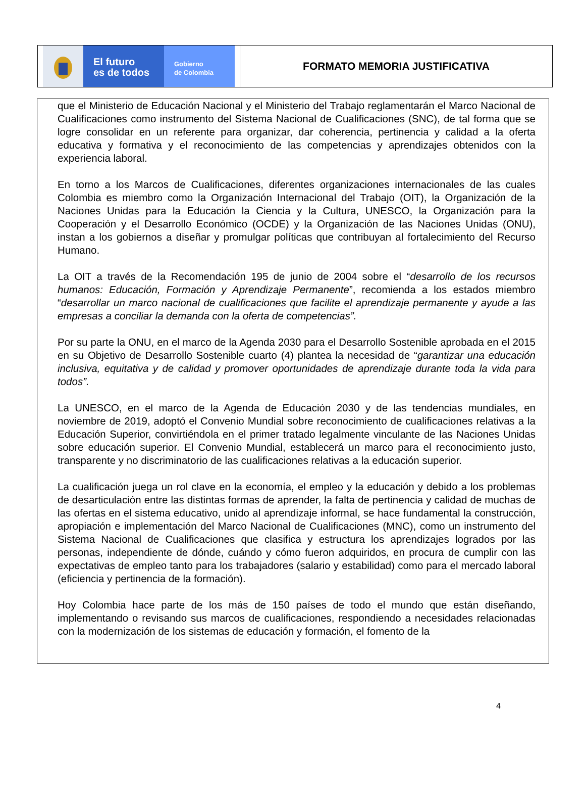El futuro
es de todos
Gobierno
de Colombia
FORMATO MEMORIA JUSTIFICATIVA
que el Ministerio de Educación Nacional y el Ministerio del Trabajo reglamentarán el Marco Nacional de Cualificaciones como instrumento del Sistema Nacional de Cualificaciones (SNC), de tal forma que se logre consolidar en un referente para organizar, dar coherencia, pertinencia y calidad a la oferta educativa y formativa y el reconocimiento de las competencias y aprendizajes obtenidos con la experiencia laboral.
En torno a los Marcos de Cualificaciones, diferentes organizaciones internacionales de las cuales Colombia es miembro como la Organización Internacional del Trabajo (OIT), la Organización de la Naciones Unidas para la Educación la Ciencia y la Cultura, UNESCO, la Organización para la Cooperación y el Desarrollo Económico (OCDE) y la Organización de las Naciones Unidas (ONU), instan a los gobiernos a diseñar y promulgar políticas que contribuyan al fortalecimiento del Recurso Humano.
La OIT a través de la Recomendación 195 de junio de 2004 sobre el “desarrollo de los recursos humanos: Educación, Formación y Aprendizaje Permanente”, recomienda a los estados miembro “desarrollar un marco nacional de cualificaciones que facilite el aprendizaje permanente y ayude a las empresas a conciliar la demanda con la oferta de competencias”.
Por su parte la ONU, en el marco de la Agenda 2030 para el Desarrollo Sostenible aprobada en el 2015 en su Objetivo de Desarrollo Sostenible cuarto (4) plantea la necesidad de “garantizar una educación inclusiva, equitativa y de calidad y promover oportunidades de aprendizaje durante toda la vida para todos”.
La UNESCO, en el marco de la Agenda de Educación 2030 y de las tendencias mundiales, en noviembre de 2019, adoptó el Convenio Mundial sobre reconocimiento de cualificaciones relativas a la Educación Superior, convirtiéndola en el primer tratado legalmente vinculante de las Naciones Unidas sobre educación superior. El Convenio Mundial, establecerá un marco para el reconocimiento justo, transparente y no discriminatorio de las cualificaciones relativas a la educación superior.
La cualificación juega un rol clave en la economía, el empleo y la educación y debido a los problemas de desarticulación entre las distintas formas de aprender, la falta de pertinencia y calidad de muchas de las ofertas en el sistema educativo, unido al aprendizaje informal, se hace fundamental la construcción, apropiación e implementación del Marco Nacional de Cualificaciones (MNC), como un instrumento del Sistema Nacional de Cualificaciones que clasifica y estructura los aprendizajes logrados por las personas, independiente de dónde, cuándo y cómo fueron adquiridos, en procura de cumplir con las expectativas de empleo tanto para los trabajadores (salario y estabilidad) como para el mercado laboral (eficiencia y pertinencia de la formación).
Hoy Colombia hace parte de los más de 150 países de todo el mundo que están diseñando, implementando o revisando sus marcos de cualificaciones, respondiendo a necesidades relacionadas con la modernización de los sistemas de educación y formación, el fomento de la
4